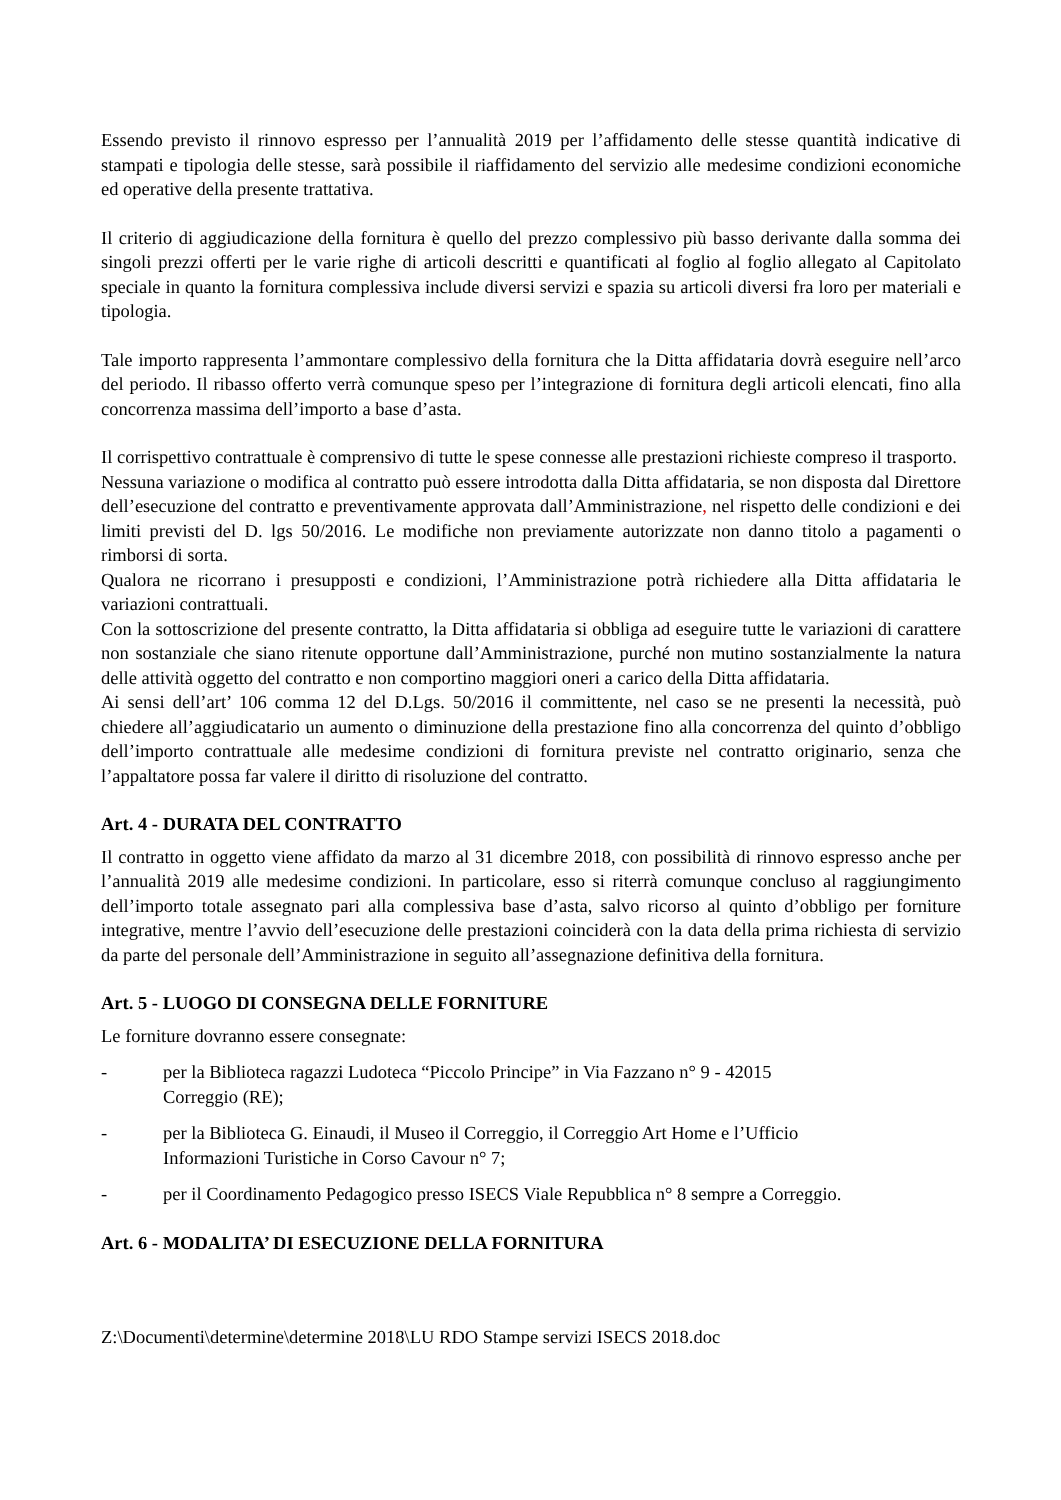Essendo previsto il rinnovo espresso per l’annualità 2019 per l’affidamento delle stesse quantità indicative di stampati e tipologia delle stesse, sarà possibile il riaffidamento del servizio alle medesime condizioni economiche ed operative della presente trattativa.
Il criterio di aggiudicazione della fornitura è quello del prezzo complessivo più basso derivante dalla somma dei singoli prezzi offerti per le varie righe di articoli descritti e quantificati al foglio al foglio allegato al Capitolato speciale in quanto la fornitura complessiva include diversi servizi e spazia su articoli diversi fra loro per materiali e tipologia.
Tale importo rappresenta l’ammontare complessivo della fornitura che la Ditta affidataria dovrà eseguire nell’arco del periodo. Il ribasso offerto verrà comunque speso per l’integrazione di fornitura degli articoli elencati, fino alla concorrenza massima dell’importo a base d’asta.
Il corrispettivo contrattuale è comprensivo di tutte le spese connesse alle prestazioni richieste compreso il trasporto.
Nessuna variazione o modifica al contratto può essere introdotta dalla Ditta affidataria, se non disposta dal Direttore dell’esecuzione del contratto e preventivamente approvata dall’Amministrazione, nel rispetto delle condizioni e dei limiti previsti del D. lgs 50/2016. Le modifiche non previamente autorizzate non danno titolo a pagamenti o rimborsi di sorta.
Qualora ne ricorrano i presupposti e condizioni, l’Amministrazione potrà richiedere alla Ditta affidataria le variazioni contrattuali.
Con la sottoscrizione del presente contratto, la Ditta affidataria si obbliga ad eseguire tutte le variazioni di carattere non sostanziale che siano ritenute opportune dall’Amministrazione, purché non mutino sostanzialmente la natura delle attività oggetto del contratto e non comportino maggiori oneri a carico della Ditta affidataria.
Ai sensi dell’art’ 106 comma 12 del D.Lgs. 50/2016 il committente, nel caso se ne presenti la necessità, può chiedere all’aggiudicatario un aumento o diminuzione della prestazione fino alla concorrenza del quinto d’obbligo dell’importo contrattuale alle medesime condizioni di fornitura previste nel contratto originario, senza che l’appaltatore possa far valere il diritto di risoluzione del contratto.
Art. 4 - DURATA DEL CONTRATTO
Il contratto in oggetto viene affidato da marzo al 31 dicembre 2018, con possibilità di rinnovo espresso anche per l’annualità 2019 alle medesime condizioni. In particolare, esso si riterrà comunque concluso al raggiungimento dell’importo totale assegnato pari alla complessiva base d’asta, salvo ricorso al quinto d’obbligo per forniture integrative, mentre l’avvio dell’esecuzione delle prestazioni coinciderà con la data della prima richiesta di servizio da parte del personale dell’Amministrazione in seguito all’assegnazione definitiva della fornitura.
Art. 5 - LUOGO DI CONSEGNA DELLE FORNITURE
Le forniture dovranno essere consegnate:
- per la Biblioteca ragazzi Ludoteca “Piccolo Principe” in Via Fazzano n° 9 - 42015
Correggio (RE);
- per la Biblioteca G. Einaudi, il Museo il Correggio, il Correggio Art Home e l’Ufficio
Informazioni Turistiche in Corso Cavour n° 7;
- per il Coordinamento Pedagogico presso ISECS Viale Repubblica n° 8 sempre a Correggio.
Art. 6 - MODALITA’ DI ESECUZIONE DELLA FORNITURA
Z:\Documenti\determine\determine 2018\LU RDO Stampe servizi ISECS 2018.doc